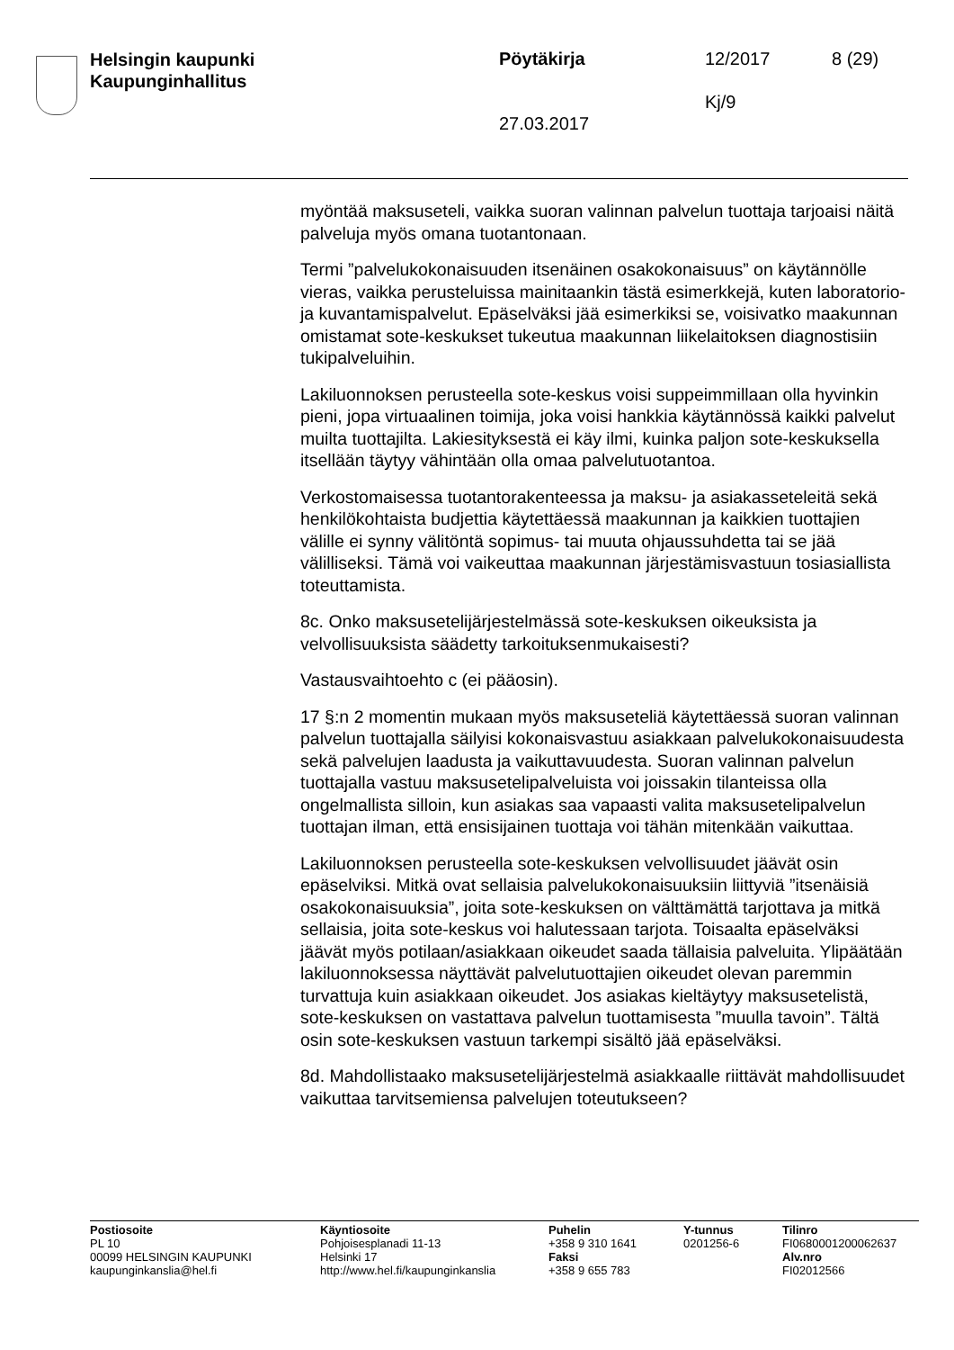Helsingin kaupunki
Kaupunginhallitus
Pöytäkirja 12/2017 8 (29)
Kj/9
27.03.2017
myöntää maksuseteli, vaikka suoran valinnan palvelun tuottaja tarjoaisi näitä palveluja myös omana tuotantonaan.
Termi ”palvelukokonaisuuden itsenäinen osakokonaisuus” on käytännölle vieras, vaikka perusteluissa mainitaankin tästä esimerkkejä, kuten laboratorio- ja kuvantamispalvelut. Epäselväksi jää esimerkiksi se, voisivatko maakunnan omistamat sote-keskukset tukeutua maakunnan liikelaitoksen diagnostisiin tukipalveluihin.
Lakiluonnoksen perusteella sote-keskus voisi suppeimmillaan olla hyvinkin pieni, jopa virtuaalinen toimija, joka voisi hankkia käytännössä kaikki palvelut muilta tuottajilta. Lakiesityksestä ei käy ilmi, kuinka paljon sote-keskuksella itsellään täytyy vähintään olla omaa palvelutuotantoa.
Verkostomaisessa tuotantorakenteessa ja maksu- ja asiakasseteleitä sekä henkilökohtaista budjettia käytettäessä maakunnan ja kaikkien tuottajien välille ei synny välitöntä sopimus- tai muuta ohjaussuhdetta tai se jää välilliseksi. Tämä voi vaikeuttaa maakunnan järjestämisvastuun tosiasiallista toteuttamista.
8c. Onko maksusetelijärjestelmässä sote-keskuksen oikeuksista ja velvollisuuksista säädetty tarkoituksenmukaisesti?
Vastausvaihtoehto c (ei pääosin).
17 §:n 2 momentin mukaan myös maksuseteliä käytettäessä suoran valinnan palvelun tuottajalla säilyisi kokonaisvastuu asiakkaan palvelukokonaisuudesta sekä palvelujen laadusta ja vaikuttavuudesta. Suoran valinnan palvelun tuottajalla vastuu maksusetelipalveluista voi joissakin tilanteissa olla ongelmallista silloin, kun asiakas saa vapaasti valita maksusetelipalvelun tuottajan ilman, että ensisijainen tuottaja voi tähän mitenkään vaikuttaa.
Lakiluonnoksen perusteella sote-keskuksen velvollisuudet jäävät osin epäselviksi. Mitkä ovat sellaisia palvelukokonaisuuksiin liittyviä ”itsenäisiä osakokonaisuuksia”, joita sote-keskuksen on välttämättä tarjottava ja mitkä sellaisia, joita sote-keskus voi halutessaan tarjota. Toisaalta epäselväksi jäävät myös potilaan/asiakkaan oikeudet saada tällaisia palveluita. Ylipäätään lakiluonnoksessa näyttävät palvelutuottajien oikeudet olevan paremmin turvattuja kuin asiakkaan oikeudet. Jos asiakas kieltäytyy maksusetelistä, sote-keskuksen on vastattava palvelun tuottamisesta ”muulla tavoin”. Tältä osin sote-keskuksen vastuun tarkempi sisältö jää epäselväksi.
8d. Mahdollistaako maksusetelijärjestelmä asiakkaalle riittävät mahdollisuudet vaikuttaa tarvitsemiensa palvelujen toteutukseen?
Postiosoite
PL 10
00099 HELSINGIN KAUPUNKI
kaupunginkanslia@hel.fi
Käyntiosoite
Pohjoisesplanadi 11-13
Helsinki 17
http://www.hel.fi/kaupunginkanslia
Puhelin
+358 9 310 1641
Faksi
+358 9 655 783
Y-tunnus
0201256-6
Tilinro
FI0680001200062637
Alv.nro
FI02012566